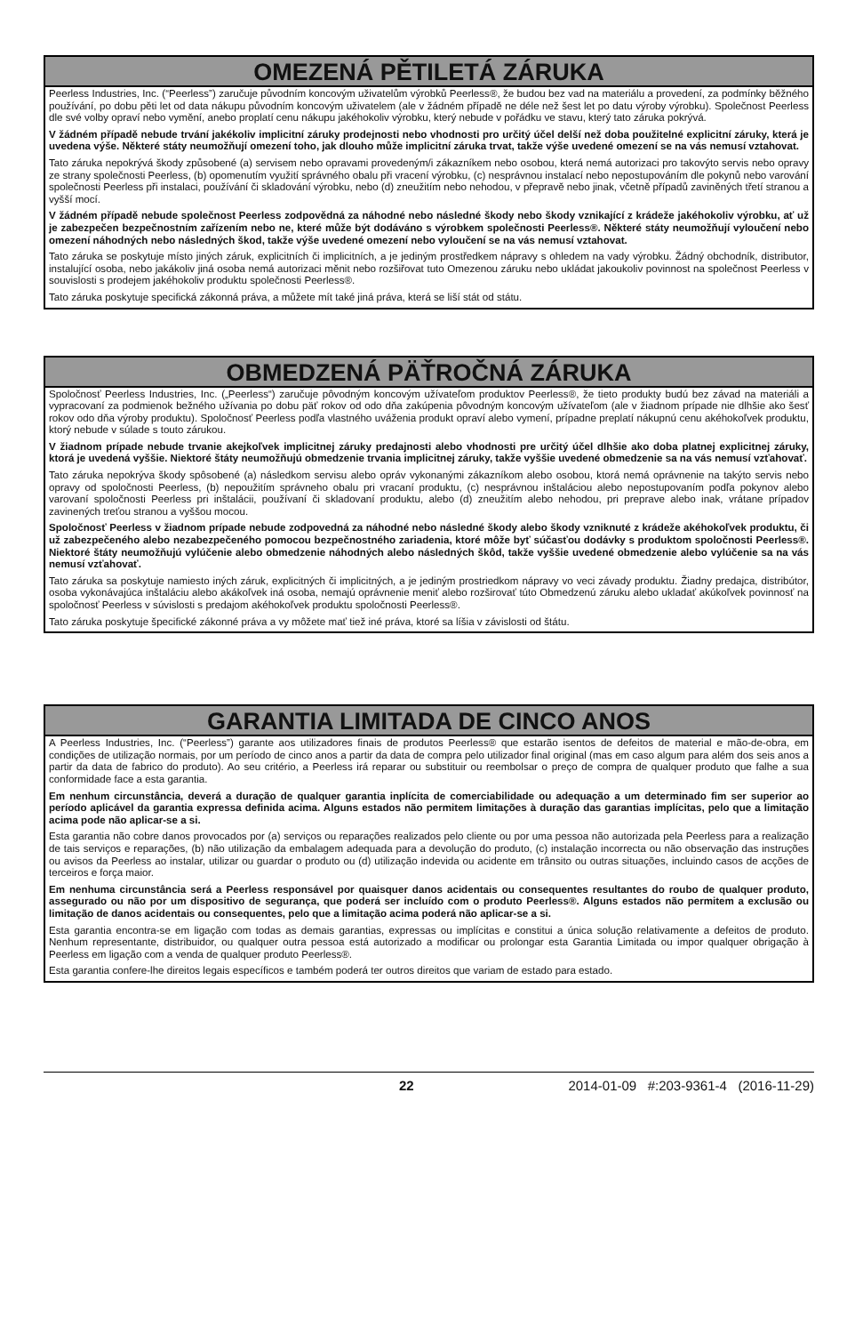OMEZENÁ PĚTILETÁ ZÁRUKA
Peerless Industries, Inc. (“Peerless”) zaručuje původním koncovým uživatelům výrobků Peerless®, že budou bez vad na materiálu a provedení, za podmínky běžného používání, po dobu pěti let od data nákupu původním koncovým uživatelem (ale v žádném případě ne déle než šest let po datu výroby výrobku). Společnost Peerless dle své volby opraví nebo vymění, anebo proplatí cenu nákupu jakéhokoliv výrobku, který nebude v pořádku ve stavu, který tato záruka pokrývá.
V žádném případě nebude trvání jakékoliv implicitní záruky prodejnosti nebo vhodnosti pro určitý účel delší než doba použitelné explicitní záruky, která je uvedena výše. Některé státy neumožňují omezení toho, jak dlouho může implicitní záruka trvat, takže výše uvedené omezení se na vás nemusí vztahovat.
Tato záruka nepokrývá škody způsobené (a) servisem nebo opravami provedeným/i zákazníkem nebo osobou, která nemá autorizaci pro takovýto servis nebo opravy ze strany společnosti Peerless, (b) opomenutím využití správného obalu při vracení výrobku, (c) nesprávnou instalací nebo nepostupováním dle pokynů nebo varování společnosti Peerless při instalaci, používání či skladování výrobku, nebo (d) zneužitím nebo nehodou, v přepravě nebo jinak, včetně případů zaviněných třetí stranou a vyšší mocí.
V žádném případě nebude společnost Peerless zodpovědná za náhodné nebo následné škody nebo škody vznikající z krádeže jakéhokoliv výrobku, ať už je zabezpečen bezpečnostním zařízením nebo ne, které může být dodáváno s výrobkem společnosti Peerless®. Některé státy neumožňují vyloučení nebo omezení náhodných nebo následných škod, takže výše uvedené omezení nebo vyloučení se na vás nemusí vztahovat.
Tato záruka se poskytuje místo jiných záruk, explicitních či implicitních, a je jediným prostředkem nápravy s ohledem na vady výrobku. Žádný obchodník, distributor, instalující osoba, nebo jakákoliv jiná osoba nemá autorizaci měnit nebo rozšiřovat tuto Omezenou záruku nebo ukládat jakoukoliv povinnost na společnost Peerless v souvislosti s prodejem jakéhokoliv produktu společnosti Peerless®.
Tato záruka poskytuje specifická zákonná práva, a můžete mít také jiná práva, která se liší stát od státu.
OBMEDZENÁ PÄŤROČNÁ ZÁRUKA
Spoločnosť Peerless Industries, Inc. („Peerless“) zaručuje pôvodným koncovým užívateľom produktov Peerless®, že tieto produkty budú bez závad na materiáli a vypracovaní za podmienok bežného užívania po dobu päť rokov od odo dňa zakúpenia pôvodným koncovým užívateľom (ale v žiadnom prípade nie dlhšie ako šesť rokov odo dňa výroby produktu). Spoločnosť Peerless podľa vlastného uváženia produkt opraví alebo vymení, prípadne preplatí nákupnú cenu akéhokoľvek produktu, ktorý nebude v súlade s touto zárukou.
V žiadnom prípade nebude trvanie akejkoľvek implicitnej záruky predajnosti alebo vhodnosti pre určitý účel dlhšie ako doba platnej explicitnej záruky, ktorá je uvedená vyššie. Niektoré štáty neumožňujú obmedzenie trvania implicitnej záruky, takže vyššie uvedené obmedzenie sa na vás nemusí vzťahovať.
Tato záruka nepokrýva škody spôsobené (a) následkom servisu alebo opráv vykonanými zákazníkom alebo osobou, ktorá nemá oprávnenie na takýto servis nebo opravy od spoločnosti Peerless, (b) nepoužitím správneho obalu pri vracaní produktu, (c) nesprávnou inštaláciou alebo nepostupovaním podľa pokynov alebo varovaní spoločnosti Peerless pri inštalácii, používaní či skladovaní produktu, alebo (d) zneužitím alebo nehodou, pri preprave alebo inak, vrátane prípadov zavinených treťou stranou a vyššou mocou.
Spoločnosť Peerless v žiadnom prípade nebude zodpovedná za náhodné nebo následné škody alebo škody vzniknuté z krádeže akéhokoľvek produktu, či už zabezpečeného alebo nezabezpečeného pomocou bezpečnostného zariadenia, ktoré môže byť súčasťou dodávky s produktom spoločnosti Peerless®. Niektoré štáty neumožňujú vylúčenie alebo obmedzenie náhodných alebo následných škôd, takže vyššie uvedené obmedzenie alebo vylúčenie sa na vás nemusí vzťahovať.
Tato záruka sa poskytuje namiesto iných záruk, explicitných či implicitných, a je jediným prostriedkom nápravy vo veci závady produktu. Žiadny predajca, distribútor, osoba vykonávajúca inštaláciu alebo akákoľvek iná osoba, nemajú oprávnenie meniť alebo rozširovať túto Obmedzenú záruku alebo ukladať akúkoľvek povinnosť na spoločnosť Peerless v súvislosti s predajom akéhokoľvek produktu spoločnosti Peerless®.
Tato záruka poskytuje špecifické zákonné práva a vy môžete mať tiež iné práva, ktoré sa líšia v závislosti od štátu.
GARANTIA LIMITADA DE CINCO ANOS
A Peerless Industries, Inc. (“Peerless”) garante aos utilizadores finais de produtos Peerless® que estarão isentos de defeitos de material e mão-de-obra, em condições de utilização normais, por um período de cinco anos a partir da data de compra pelo utilizador final original (mas em caso algum para além dos seis anos a partir da data de fabrico do produto). Ao seu critério, a Peerless irá reparar ou substituir ou reembolsar o preço de compra de qualquer produto que falhe a sua conformidade face a esta garantia.
Em nenhum circunstância, deverá a duração de qualquer garantia inplícita de comerciabilidade ou adequação a um determinado fim ser superior ao período aplicável da garantia expressa definida acima. Alguns estados não permitem limitações à duração das garantias implícitas, pelo que a limitação acima pode não aplicar-se a si.
Esta garantia não cobre danos provocados por (a) serviços ou reparações realizados pelo cliente ou por uma pessoa não autorizada pela Peerless para a realização de tais serviços e reparações, (b) não utilização da embalagem adequada para a devolução do produto, (c) instalação incorrecta ou não observação das instruções ou avisos da Peerless ao instalar, utilizar ou guardar o produto ou (d) utilização indevida ou acidente em trânsito ou outras situações, incluindo casos de acções de terceiros e força maior.
Em nenhuma circunstância será a Peerless responsável por quaisquer danos acidentais ou consequentes resultantes do roubo de qualquer produto, assegurado ou não por um dispositivo de segurança, que poderá ser incluído com o produto Peerless®. Alguns estados não permitem a exclusão ou limitação de danos acidentais ou consequentes, pelo que a limitação acima poderá não aplicar-se a si.
Esta garantia encontra-se em ligação com todas as demais garantias, expressas ou implícitas e constitui a única solução relativamente a defeitos de produto. Nenhum representante, distribuidor, ou qualquer outra pessoa está autorizado a modificar ou prolongar esta Garantia Limitada ou impor qualquer obrigação à Peerless em ligação com a venda de qualquer produto Peerless®.
Esta garantia confere-lhe direitos legais específicos e também poderá ter outros direitos que variam de estado para estado.
22 2014-01-09 #:203-9361-4 (2016-11-29)